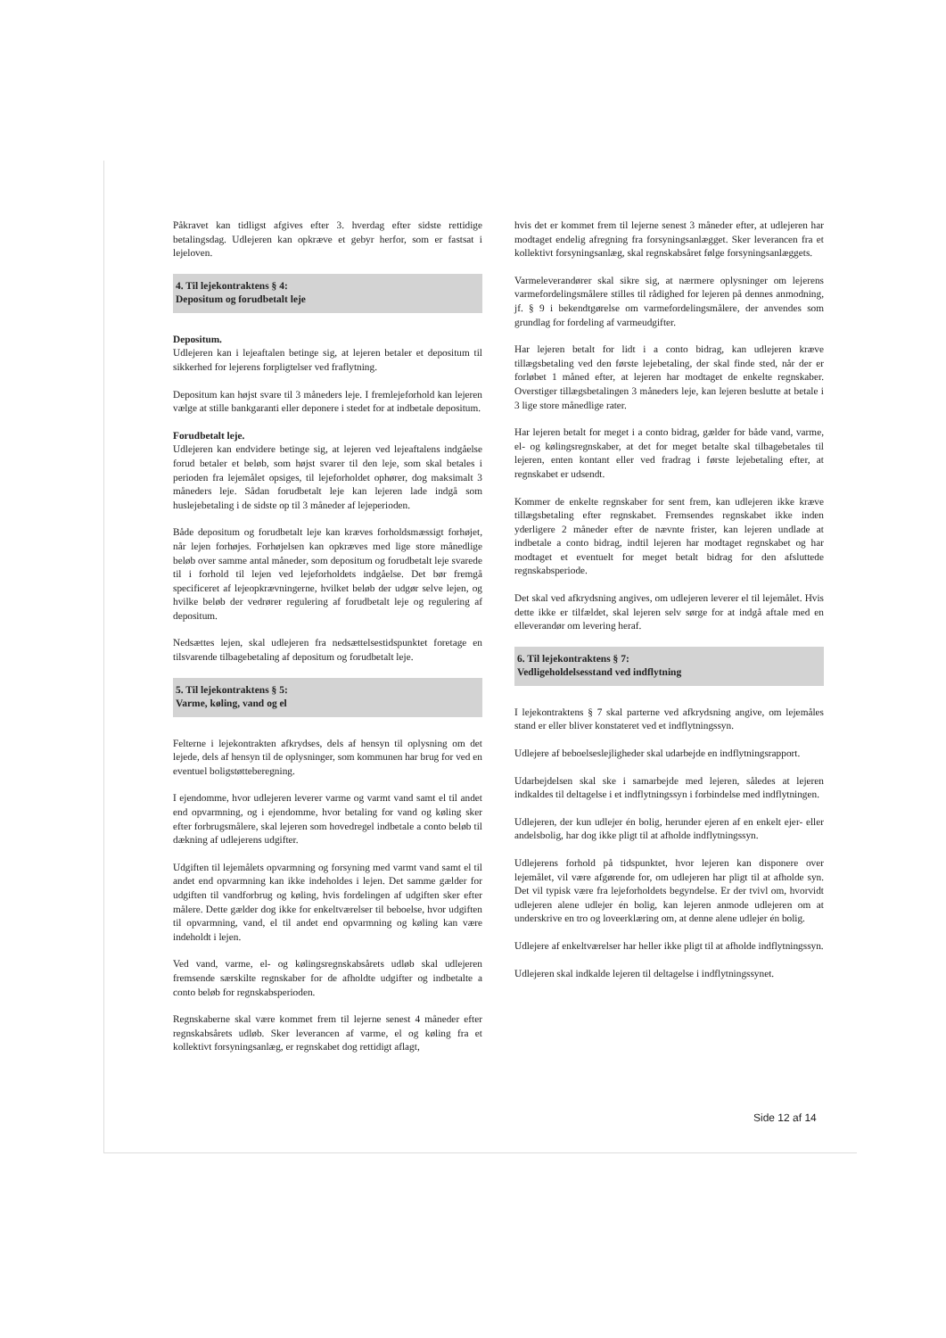Påkravet kan tidligst afgives efter 3. hverdag efter sidste rettidige betalingsdag. Udlejeren kan opkræve et gebyr herfor, som er fastsat i lejeloven.
4. Til lejekontraktens § 4:
Depositum og forudbetalt leje
Depositum.
Udlejeren kan i lejeaftalen betinge sig, at lejeren betaler et depositum til sikkerhed for lejerens forpligtelser ved fraflytning.
Depositum kan højst svare til 3 måneders leje. I fremlejeforhold kan lejeren vælge at stille bankgaranti eller deponere i stedet for at indbetale depositum.
Forudbetalt leje.
Udlejeren kan endvidere betinge sig, at lejeren ved lejeaftalens indgåelse forud betaler et beløb, som højst svarer til den leje, som skal betales i perioden fra lejemålet opsiges, til lejeforholdet ophører, dog maksimalt 3 måneders leje. Sådan forudbetalt leje kan lejeren lade indgå som huslejebetaling i de sidste op til 3 måneder af lejeperioden.
Både depositum og forudbetalt leje kan kræves forholdsmæssigt forhøjet, når lejen forhøjes. Forhøjelsen kan opkræves med lige store månedlige beløb over samme antal måneder, som depositum og forudbetalt leje svarede til i forhold til lejen ved lejeforholdets indgåelse. Det bør fremgå specificeret af lejeopkrævningerne, hvilket beløb der udgør selve lejen, og hvilke beløb der vedrører regulering af forudbetalt leje og regulering af depositum.
Nedsættes lejen, skal udlejeren fra nedsættelsestidspunktet foretage en tilsvarende tilbagebetaling af depositum og forudbetalt leje.
5. Til lejekontraktens § 5:
Varme, køling, vand og el
Felterne i lejekontrakten afkrydses, dels af hensyn til oplysning om det lejede, dels af hensyn til de oplysninger, som kommunen har brug for ved en eventuel boligstøtteberegning.
I ejendomme, hvor udlejeren leverer varme og varmt vand samt el til andet end opvarmning, og i ejendomme, hvor betaling for vand og køling sker efter forbrugsmålere, skal lejeren som hovedregel indbetale a conto beløb til dækning af udlejerens udgifter.
Udgiften til lejemålets opvarmning og forsyning med varmt vand samt el til andet end opvarmning kan ikke indeholdes i lejen. Det samme gælder for udgiften til vandforbrug og køling, hvis fordelingen af udgiften sker efter målere. Dette gælder dog ikke for enkeltværelser til beboelse, hvor udgiften til opvarmning, vand, el til andet end opvarmning og køling kan være indeholdt i lejen.
Ved vand, varme, el- og kølingsregnskabsårets udløb skal udlejeren fremsende særskilte regnskaber for de afholdte udgifter og indbetalte a conto beløb for regnskabsperioden.
Regnskaberne skal være kommet frem til lejerne senest 4 måneder efter regnskabsårets udløb. Sker leverancen af varme, el og køling fra et kollektivt forsyningsanlæg, er regnskabet dog rettidigt aflagt,
hvis det er kommet frem til lejerne senest 3 måneder efter, at udlejeren har modtaget endelig afregning fra forsyningsanlægget. Sker leverancen fra et kollektivt forsyningsanlæg, skal regnskabsåret følge forsyningsanlæggets.
Varmeleverandører skal sikre sig, at nærmere oplysninger om lejerens varmefordelingsmålere stilles til rådighed for lejeren på dennes anmodning, jf. § 9 i bekendtgørelse om varmefordelingsmålere, der anvendes som grundlag for fordeling af varmeudgifter.
Har lejeren betalt for lidt i a conto bidrag, kan udlejeren kræve tillægsbetaling ved den første lejebetaling, der skal finde sted, når der er forløbet 1 måned efter, at lejeren har modtaget de enkelte regnskaber. Overstiger tillægsbetalingen 3 måneders leje, kan lejeren beslutte at betale i 3 lige store månedlige rater.
Har lejeren betalt for meget i a conto bidrag, gælder for både vand, varme, el- og kølingsregnskaber, at det for meget betalte skal tilbagebetales til lejeren, enten kontant eller ved fradrag i første lejebetaling efter, at regnskabet er udsendt.
Kommer de enkelte regnskaber for sent frem, kan udlejeren ikke kræve tillægsbetaling efter regnskabet. Fremsendes regnskabet ikke inden yderligere 2 måneder efter de nævnte frister, kan lejeren undlade at indbetale a conto bidrag, indtil lejeren har modtaget regnskabet og har modtaget et eventuelt for meget betalt bidrag for den afsluttede regnskabsperiode.
Det skal ved afkrydsning angives, om udlejeren leverer el til lejemålet. Hvis dette ikke er tilfældet, skal lejeren selv sørge for at indgå aftale med en elleverandør om levering heraf.
6. Til lejekontraktens § 7:
Vedligeholdelsesstand ved indflytning
I lejekontraktens § 7 skal parterne ved afkrydsning angive, om lejemåles stand er eller bliver konstateret ved et indflytningssyn.
Udlejere af beboelseslejligheder skal udarbejde en indflytningsrapport.
Udarbejdelsen skal ske i samarbejde med lejeren, således at lejeren indkaldes til deltagelse i et indflytningssyn i forbindelse med indflytningen.
Udlejeren, der kun udlejer én bolig, herunder ejeren af en enkelt ejer- eller andelsbolig, har dog ikke pligt til at afholde indflytningssyn.
Udlejerens forhold på tidspunktet, hvor lejeren kan disponere over lejemålet, vil være afgørende for, om udlejeren har pligt til at afholde syn. Det vil typisk være fra lejeforholdets begyndelse. Er der tvivl om, hvorvidt udlejeren alene udlejer én bolig, kan lejeren anmode udlejeren om at underskrive en tro og loveerklæring om, at denne alene udlejer én bolig.
Udlejere af enkeltværelser har heller ikke pligt til at afholde indflytningssyn.
Udlejeren skal indkalde lejeren til deltagelse i indflytningssynet.
Side 12 af 14